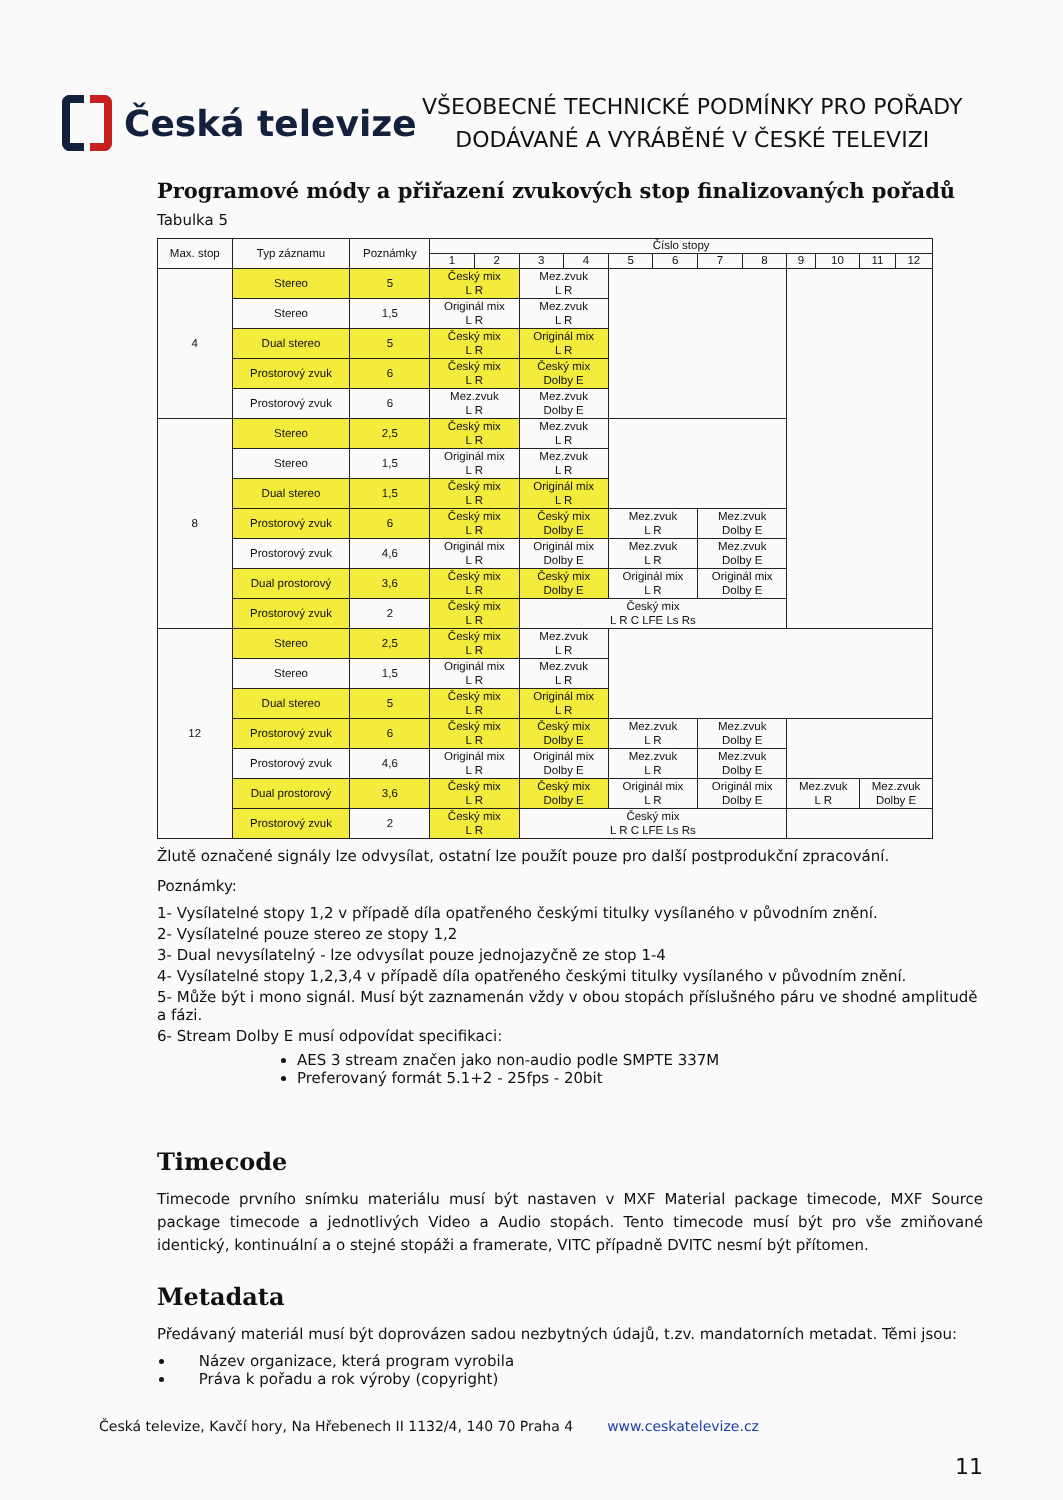Česká televize
VŠEOBECNÉ TECHNICKÉ PODMÍNKY PRO POŘADY
DODÁVANÉ A VYRÁBĚNÉ V ČESKÉ TELEVIZI
Programové módy a přiřazení zvukových stop finalizovaných pořadů
Tabulka 5
| Max. stop | Typ záznamu | Poznámky | Číslo stopy | | | | | | | | | | | |
| --- | --- | --- | --- | --- | --- | --- | --- | --- | --- | --- | --- | --- | --- | --- |
| | | | 1 | 2 | 3 | 4 | 5 | 6 | 7 | 8 | 9 | 10 | 11 | 12 |
| 4 | Stereo | 5 | Český mix L R | | Mez.zvuk L R | | | | | | | | | |
| | Stereo | 1,5 | Originál mix L R | | Mez.zvuk L R | | | | | | | | | |
| | Dual stereo | 5 | Český mix L R | | Originál mix L R | | | | | | | | | |
| | Prostorový zvuk | 6 | Český mix L R | | Český mix Dolby E | | | | | | | | | |
| | Prostorový zvuk | 6 | Mez.zvuk L R | | Mez.zvuk Dolby E | | | | | | | | | |
| 8 | Stereo | 2,5 | Český mix L R | | Mez.zvuk L R | | | | | | | | | |
| | Stereo | 1,5 | Originál mix L R | | Mez.zvuk L R | | | | | | | | | |
| | Dual stereo | 1,5 | Český mix L R | | Originál mix L R | | | | | | | | | |
| | Prostorový zvuk | 6 | Český mix L R | | Český mix Dolby E | | Mez.zvuk L R | | Mez.zvuk Dolby E | | | | | |
| | Prostorový zvuk | 4,6 | Originál mix L R | | Originál mix Dolby E | | Mez.zvuk L R | | Mez.zvuk Dolby E | | | | | |
| | Dual prostorový | 3,6 | Český mix L R | | Český mix Dolby E | | Originál mix L R | | Originál mix Dolby E | | | | | |
| | Prostorový zvuk | 2 | Český mix L R | | Český mix L R C LFE Ls Rs | | | | | | | | | |
| 12 | Stereo | 2,5 | Český mix L R | | Mez.zvuk L R | | | | | | | | | |
| | Stereo | 1,5 | Originál mix L R | | Mez.zvuk L R | | | | | | | | | |
| | Dual stereo | 5 | Český mix L R | | Originál mix L R | | | | | | | | | |
| | Prostorový zvuk | 6 | Český mix L R | | Český mix Dolby E | | Mez.zvuk L R | | Mez.zvuk Dolby E | | | | | |
| | Prostorový zvuk | 4,6 | Originál mix L R | | Originál mix Dolby E | | Mez.zvuk L R | | Mez.zvuk Dolby E | | | | | |
| | Dual prostorový | 3,6 | Český mix L R | | Český mix Dolby E | | Originál mix L R | | Originál mix Dolby E | | Mez.zvuk L R | | Mez.zvuk Dolby E | |
| | Prostorový zvuk | 2 | Český mix L R | | Český mix L R C LFE Ls Rs | | | | | | | | | |
Žlutě označené signály lze odvysílat, ostatní lze použít pouze pro další postprodukční zpracování.
Poznámky:
1- Vysílatelné stopy 1,2 v případě díla opatřeného českými titulky vysílaného v původním znění.
2- Vysílatelné pouze stereo ze stopy 1,2
3- Dual nevysílatelný - lze odvysílat pouze jednojazyčně ze stop 1-4
4- Vysílatelné stopy 1,2,3,4 v případě díla opatřeného českými titulky vysílaného v původním znění.
5- Může být i mono signál. Musí být zaznamenán vždy v obou stopách příslušného páru ve shodné amplitudě a fázi.
6- Stream Dolby E musí odpovídat specifikaci:
AES 3 stream značen jako non-audio podle SMPTE 337M
Preferovaný formát 5.1+2 - 25fps - 20bit
Timecode
Timecode prvního snímku materiálu musí být nastaven v MXF Material package timecode, MXF Source package timecode a jednotlivých Video a Audio stopách. Tento timecode musí být pro vše zmiňované identický, kontinuální a o stejné stopáži a framerate, VITC případně DVITC nesmí být přítomen.
Metadata
Předávaný materiál musí být doprovázen sadou nezbytných údajů, t.zv. mandatorních metadat. Těmi jsou:
Název organizace, která program vyrobila
Práva k pořadu a rok výroby (copyright)
Česká televize, Kavčí hory, Na Hřebenech II 1132/4, 140 70 Praha 4 www.ceskatelevize.cz
11